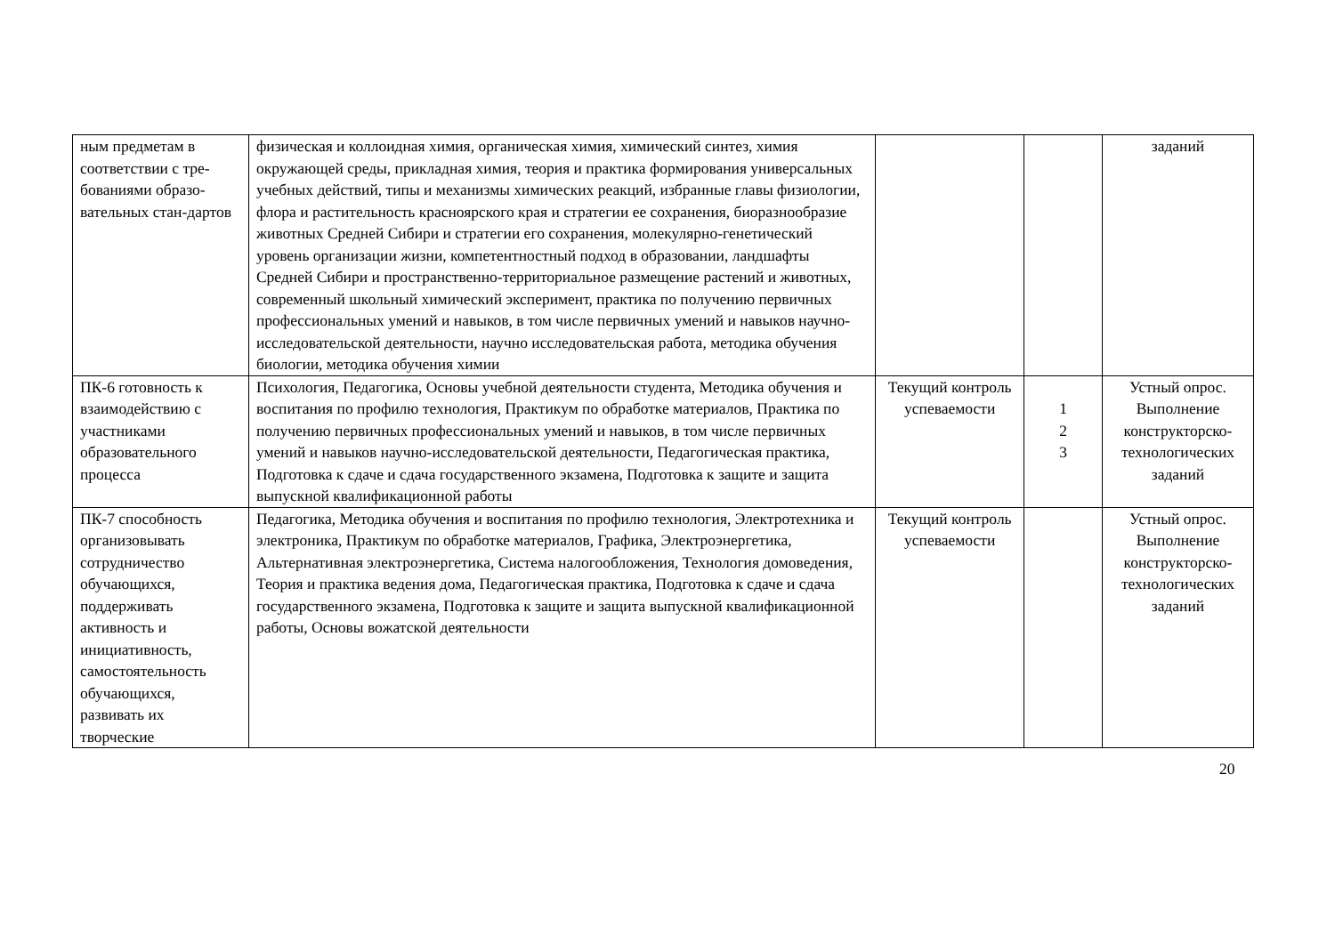| ным предметам в соответствии с тре-бованиями образо-вательных стан-дартов | физическая и коллоидная химия, органическая химия, химический синтез, химия окружающей среды, прикладная химия, теория и практика формирования универсальных учебных действий, типы и механизмы химических реакций, избранные главы физиологии, флора и растительность красноярского края и стратегии ее сохранения, биоразнообразие животных Средней Сибири и стратегии его сохранения, молекулярно-генетический уровень организации жизни, компетентностный подход в образовании, ландшафты Средней Сибири и пространственно-территориальное размещение растений и животных, современный школьный химический эксперимент, практика по получению первичных профессиональных умений и навыков, в том числе первичных умений и навыков научно-исследовательской деятельности, научно исследовательская работа, методика обучения биологии, методика обучения химии | | | заданий |
| ПК-6 готовность к взаимодействию с участниками образовательного процесса | Психология, Педагогика, Основы учебной деятельности студента, Методика обучения и воспитания по профилю технология, Практикум по обработке материалов, Практика по получению первичных профессиональных умений и навыков, в том числе первичных умений и навыков научно-исследовательской деятельности, Педагогическая практика, Подготовка к сдаче и сдача государственного экзамена, Подготовка к защите и защита выпускной квалификационной работы | Текущий контроль успеваемости | 1 2 3 | Устный опрос. Выполнение конструкторско-технологических заданий |
| ПК-7 способность организовывать сотрудничество обучающихся, поддерживать активность и инициативность, самостоятельность обучающихся, развивать их творческие | Педагогика, Методика обучения и воспитания по профилю технология, Электротехника и электроника, Практикум по обработке материалов, Графика, Электроэнергетика, Альтернативная электроэнергетика, Система налогообложения, Технология домоведения, Теория и практика ведения дома, Педагогическая практика, Подготовка к сдаче и сдача государственного экзамена, Подготовка к защите и защита выпускной квалификационной работы, Основы вожатской деятельности | Текущий контроль успеваемости | | Устный опрос. Выполнение конструкторско-технологических заданий |
20